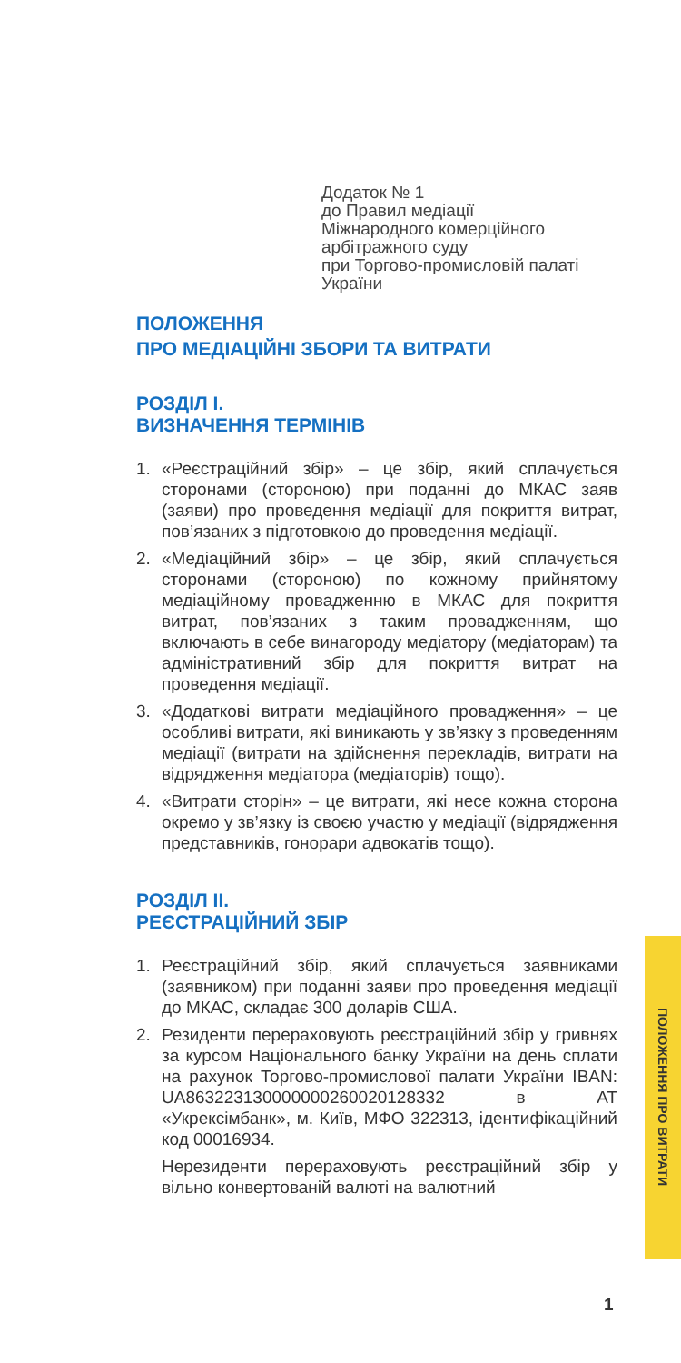Додаток № 1
до Правил медіації
Міжнародного комерційного
арбітражного суду
при Торгово-промисловій палаті
України
ПОЛОЖЕННЯ
ПРО МЕДІАЦІЙНІ ЗБОРИ ТА ВИТРАТИ
РОЗДІЛ І.
ВИЗНАЧЕННЯ ТЕРМІНІВ
1. «Реєстраційний збір» – це збір, який сплачується сторонами (стороною) при поданні до МКАС заяв (заяви) про проведення медіації для покриття витрат, пов’язаних з підготовкою до проведення медіації.
2. «Медіаційний збір» – це збір, який сплачується сторонами (стороною) по кожному прийнятому медіаційному провадженню в МКАС для покриття витрат, пов’язаних з таким провадженням, що включають в себе винагороду медіатору (медіаторам) та адміністративний збір для покриття витрат на проведення медіації.
3. «Додаткові витрати медіаційного провадження» – це особливі витрати, які виникають у зв’язку з проведенням медіації (витрати на здійснення перекладів, витрати на відрядження медіатора (медіаторів) тощо).
4. «Витрати сторін» – це витрати, які несе кожна сторона окремо у зв’язку із своєю участю у медіації (відрядження представників, гонорари адвокатів тощо).
РОЗДІЛ ІІ.
РЕЄСТРАЦІЙНИЙ ЗБІР
1. Реєстраційний збір, який сплачується заявниками (заявником) при поданні заяви про проведення медіації до МКАС, складає 300 доларів США.
2. Резиденти перераховують реєстраційний збір у гривнях за курсом Національного банку України на день сплати на рахунок Торгово-промислової палати України IBAN: UA863223130000000260020128332 в АТ «Укрексімбанк», м. Київ, МФО 322313, ідентифікаційний код 00016934.
Нерезиденти перераховують реєстраційний збір у вільно конвертованій валюті на валютний
ПОЛОЖЕННЯ ПРО ВИТРАТИ
1